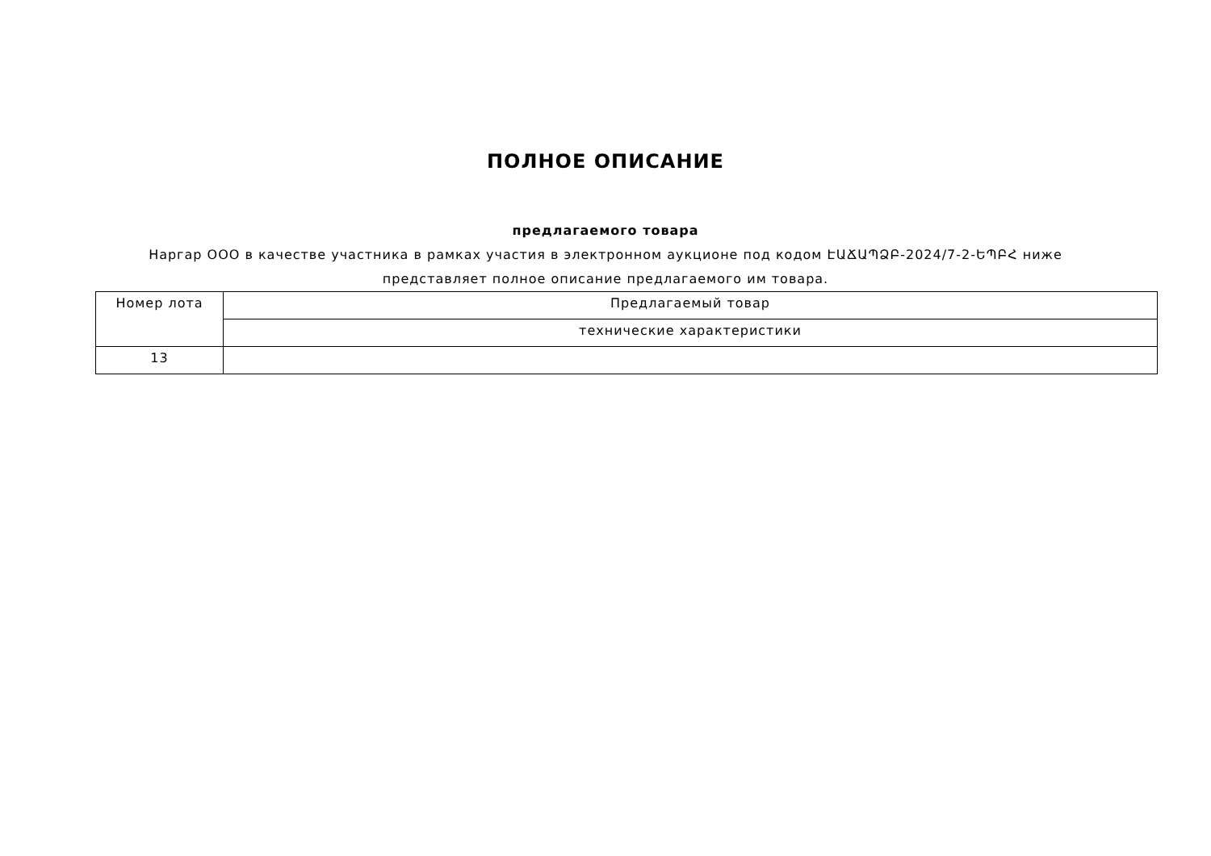ПОЛНОЕ ОПИСАНИЕ
предлагаемого товара
Наргар ООО в качестве участника в рамках участия в электронном аукционе под кодом ԷԱՃԱՊՁԲ-2024/7-2-ԵՊԲՀ ниже представляет полное описание предлагаемого им товара.
| Номер лота | Предлагаемый товар |
| --- | --- |
| | технические характеристики |
| 13 | |